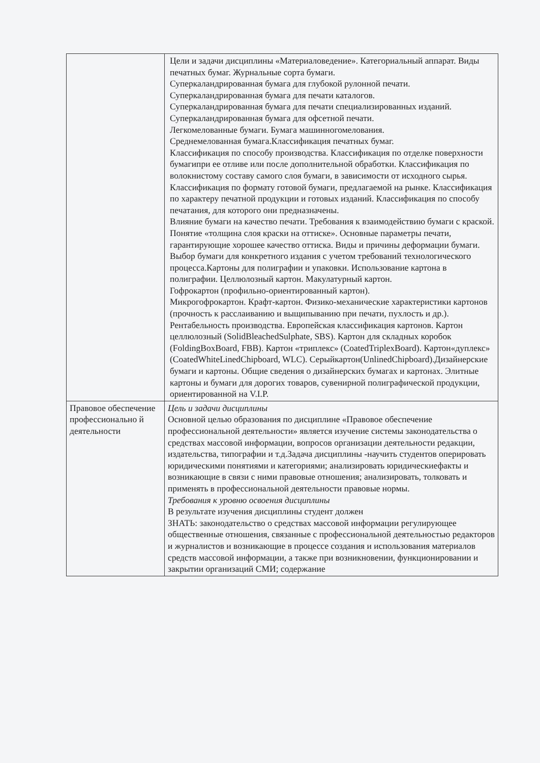| | Цели и задачи дисциплины «Материаловедение». Категориальный аппарат. Виды печатных бумаг. Журнальные сорта бумаги. Суперкаландрированная бумага для глубокой рулонной печати. Суперкаландрированная бумага для печати каталогов. Суперкаландрированная бумага для печати специализированных изданий. Суперкаландрированная бумага для офсетной печати. Легкомелованные бумаги. Бумага машинногомелования. Среднемелованная бумага.Классификация печатных бумаг. Классификация по способу производства. Классификация по отделке поверхности бумагипри ее отливе или после дополнительной обработки. Классификация по волокнистому составу самого слоя бумаги, в зависимости от исходного сырья. Классификация по формату готовой бумаги, предлагаемой на рынке. Классификация по характеру печатной продукции и готовых изданий. Классификация по способу печатания, для которого они предназначены. Влияние бумаги на качество печати. Требования к взаимодействию бумаги с краской. Понятие «толщина слоя краски на оттиске». Основные параметры печати, гарантирующие хорошее качество оттиска. Виды и причины деформации бумаги. Выбор бумаги для конкретного издания с учетом требований технологического процесса.Картоны для полиграфии и упаковки. Использование картона в полиграфии. Целлюлозный картон. Макулатурный картон. Гофрокартон (профильно-ориентированный картон). Микрогофрокартон. Крафт-картон. Физико-механические характеристики картонов (прочность к расслаиванию и выщипыванию при печати, пухлость и др.). Рентабельность производства. Европейская классификация картонов. Картон целлюлозный (SolidBleachedSulphate, SBS). Картон для складных коробок (FoldingBoxBoard, FBB). Картон «триплекс» (CoatedTriplexBoard). Картон«дуплекс» (CoatedWhiteLinedChipboard, WLC). Серыйкартон(UnlinedChipboard).Дизайнерские бумаги и картоны. Общие сведения о дизайнерских бумагах и картонах. Элитные картоны и бумаги для дорогих товаров, сувенирной полиграфической продукции, ориентированной на V.I.P. |
| Правовое обеспечение профессионально й деятельности | Цель и задачи дисциплины Основной целью образования по дисциплине «Правовое обеспечение профессиональной деятельности» является изучение системы законодательства о средствах массовой информации, вопросов организации деятельности редакции, издательства, типографии и т.д.Задача дисциплины -научить студентов оперировать юридическими понятиями и категориями; анализировать юридическиефакты и возникающие в связи с ними правовые отношения; анализировать, толковать и применять в профессиональной деятельности правовые нормы. Требования к уровню освоения дисциплины В результате изучения дисциплины студент должен ЗНАТЬ: законодательство о средствах массовой информации регулирующее общественные отношения, связанные с профессиональной деятельностью редакторов и журналистов и возникающие в процессе создания и использования материалов средств массовой информации, а также при возникновении, функционировании и закрытии организаций СМИ; содержание |